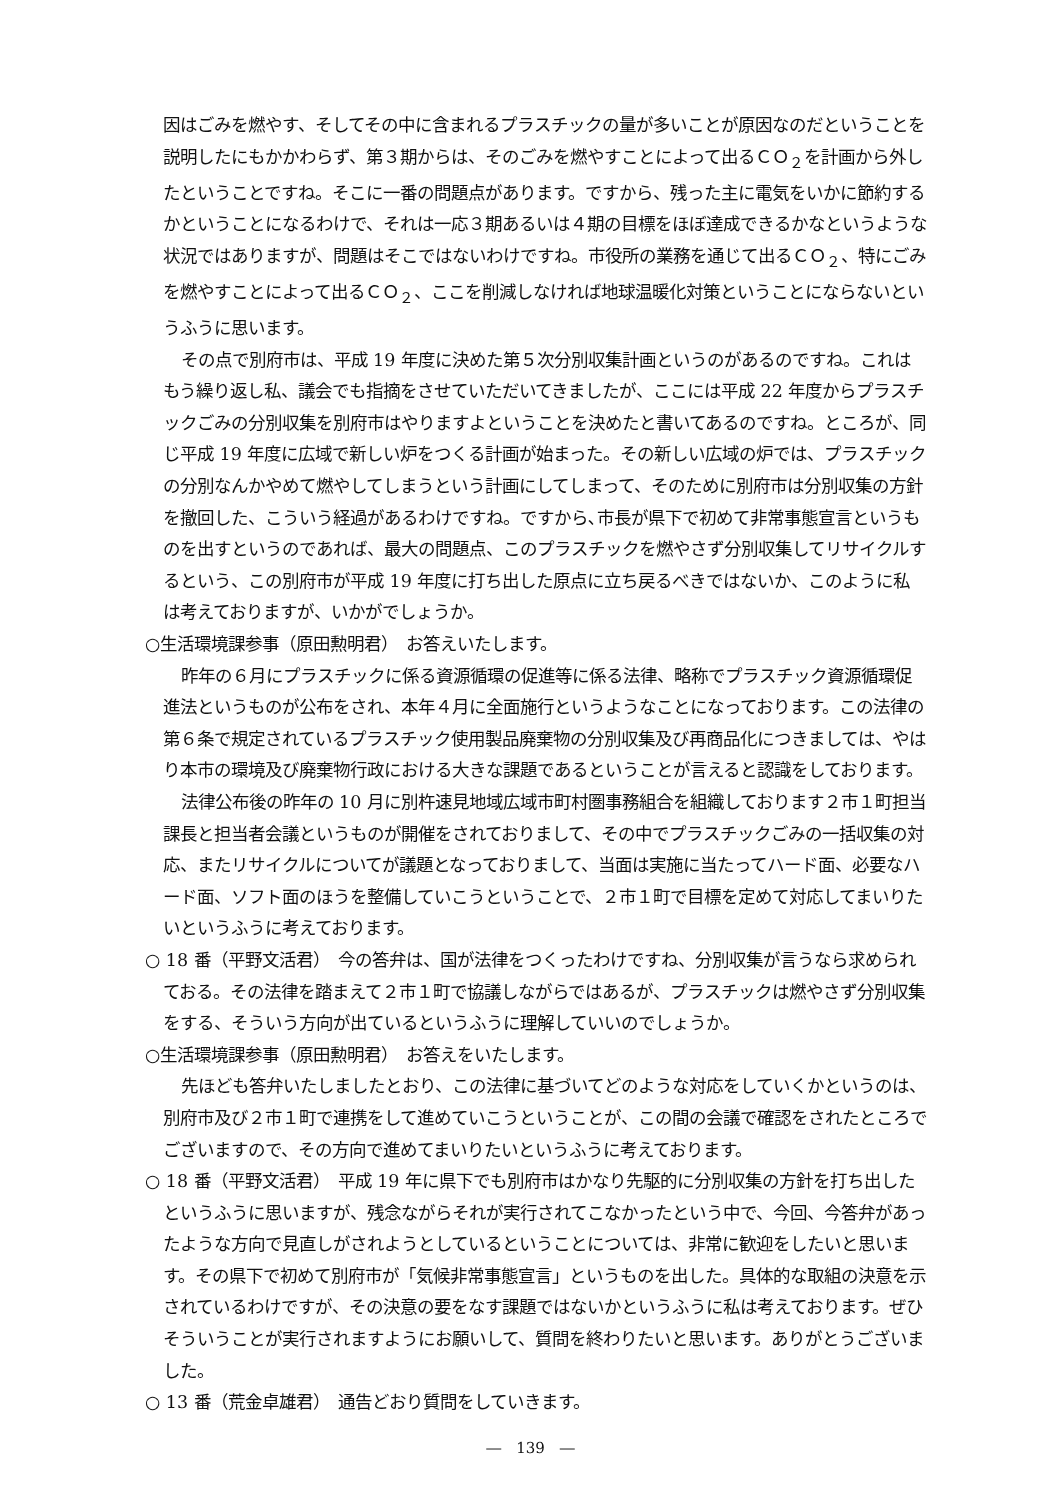因はごみを燃やす、そしてその中に含まれるプラスチックの量が多いことが原因なのだということを説明したにもかかわらず、第３期からは、そのごみを燃やすことによって出るＣＯ<sub>２</sub>を計画から外したということですね。そこに一番の問題点があります。ですから、残った主に電気をいかに節約するかということになるわけで、それは一応３期あるいは４期の目標をほぼ達成できるかなというような状況ではありますが、問題はそこではないわけですね。市役所の業務を通じて出るＣＯ<sub>２</sub>、特にごみを燃やすことによって出るＣＯ<sub>２</sub>、ここを削減しなければ地球温暖化対策ということにならないというふうに思います。
その点で別府市は、平成 19 年度に決めた第５次分別収集計画というのがあるのですね。これはもう繰り返し私、議会でも指摘をさせていただいてきましたが、ここには平成 22 年度からプラスチックごみの分別収集を別府市はやりますよということを決めたと書いてあるのですね。ところが、同じ平成 19 年度に広域で新しい炉をつくる計画が始まった。その新しい広域の炉では、プラスチックの分別なんかやめて燃やしてしまうという計画にしてしまって、そのために別府市は分別収集の方針を撤回した、こういう経過があるわけですね。ですから､市長が県下で初めて非常事態宣言というものを出すというのであれば、最大の問題点、このプラスチックを燃やさず分別収集してリサイクルするという、この別府市が平成 19 年度に打ち出した原点に立ち戻るべきではないか、このように私は考えておりますが、いかがでしょうか。
○生活環境課参事（原田勲明君）　お答えいたします。
昨年の６月にプラスチックに係る資源循環の促進等に係る法律、略称でプラスチック資源循環促進法というものが公布をされ、本年４月に全面施行というようなことになっております。この法律の第６条で規定されているプラスチック使用製品廃棄物の分別収集及び再商品化につきましては、やはり本市の環境及び廃棄物行政における大きな課題であるということが言えると認識をしております。
法律公布後の昨年の 10 月に別杵速見地域広域市町村圏事務組合を組織しております２市１町担当課長と担当者会議というものが開催をされておりまして、その中でプラスチックごみの一括収集の対応、またリサイクルについてが議題となっておりまして、当面は実施に当たってハード面、必要なハード面、ソフト面のほうを整備していこうということで、２市１町で目標を定めて対応してまいりたいというふうに考えております。
○ 18 番（平野文活君）　今の答弁は、国が法律をつくったわけですね、分別収集が言うなら求められておる。その法律を踏まえて２市１町で協議しながらではあるが、プラスチックは燃やさず分別収集をする、そういう方向が出ているというふうに理解していいのでしょうか。
○生活環境課参事（原田勲明君）　お答えをいたします。
先ほども答弁いたしましたとおり、この法律に基づいてどのような対応をしていくかというのは、別府市及び２市１町で連携をして進めていこうということが、この間の会議で確認をされたところでございますので、その方向で進めてまいりたいというふうに考えております。
○ 18 番（平野文活君）　平成 19 年に県下でも別府市はかなり先駆的に分別収集の方針を打ち出したというふうに思いますが、残念ながらそれが実行されてこなかったという中で、今回、今答弁があったような方向で見直しがされようとしているということについては、非常に歓迎をしたいと思います。その県下で初めて別府市が「気候非常事態宣言」というものを出した。具体的な取組の決意を示されているわけですが、その決意の要をなす課題ではないかというふうに私は考えております。ぜひそういうことが実行されますようにお願いして、質問を終わりたいと思います。ありがとうございました。
○ 13 番（荒金卓雄君）　通告どおり質問をしていきます。
―　139　―